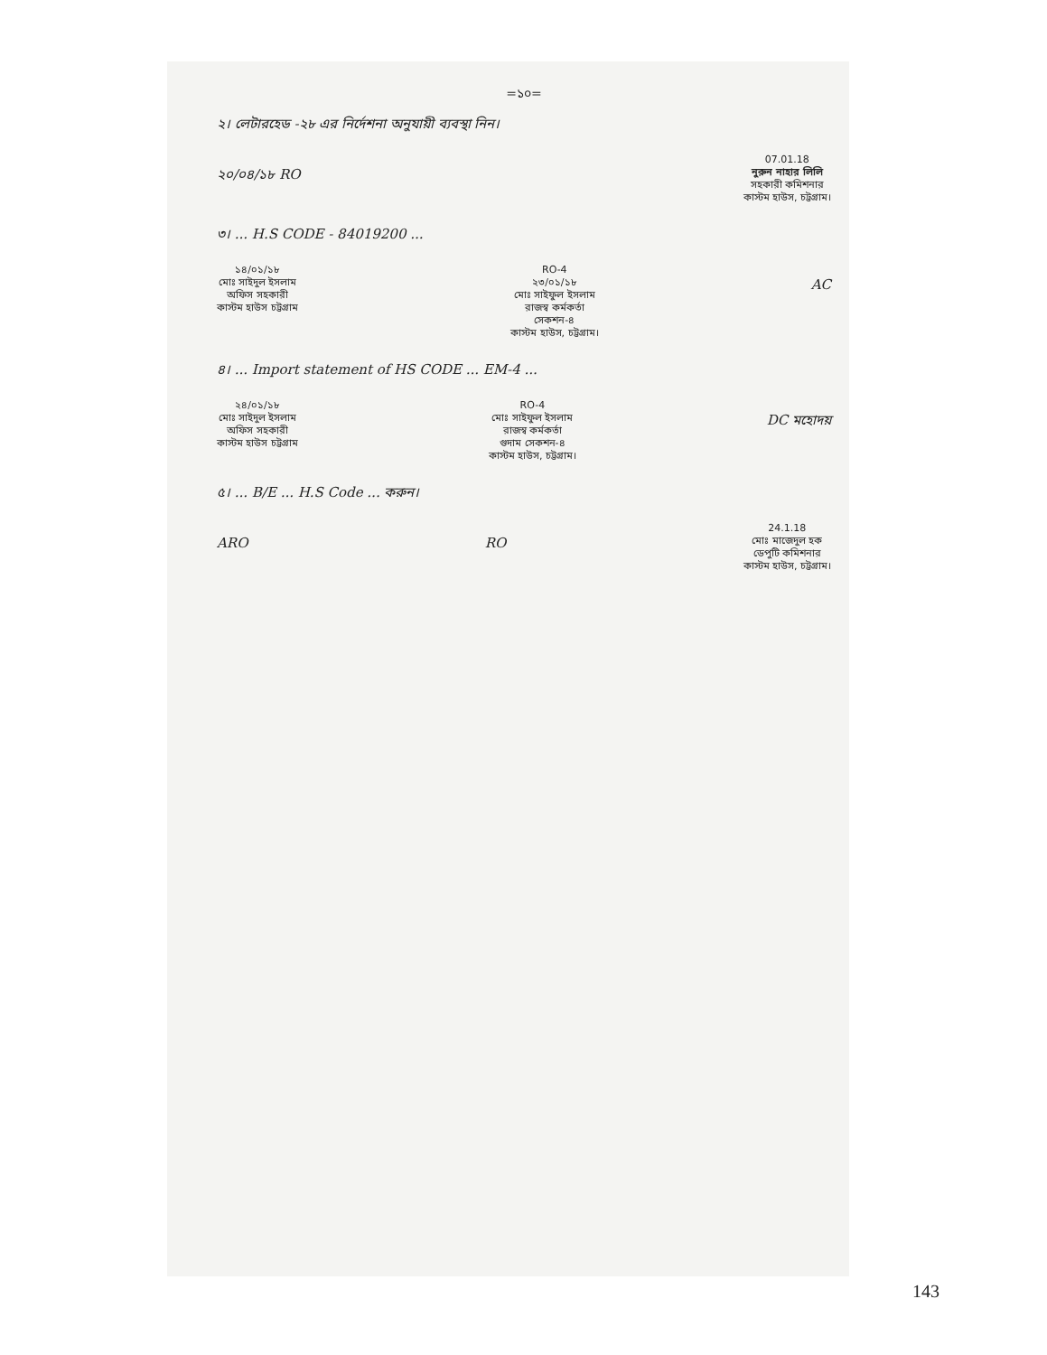=১০=
২। লেটারহেড -২৮ এর নির্দেশনা অনুযায়ী ব্যবস্থা নিন।
২০/০৪/১৮ RO
07.01.18
নুরুন নাহার লিলি
সহকারী কমিশনার
কাস্টম হাউস, চট্টগ্রাম।
৩। ... H.S CODE - 84019200 ...
১৪/০১/১৮
মোঃ সাইদুল ইসলাম
অফিস সহকারী
কাস্টম হাউস চট্টগ্রাম
RO-4
২৩/০১/১৮
মোঃ সাইফুল ইসলাম
রাজস্ব কর্মকর্তা
সেকশন-৪
কাস্টম হাউস, চট্টগ্রাম।
AC
৪। ... Import statement of HS CODE ... EM-4 ...
২৪/০১/১৮
মোঃ সাইদুল ইসলাম
অফিস সহকারী
কাস্টম হাউস চট্টগ্রাম
RO-4
মোঃ সাইফুল ইসলাম
রাজস্ব কর্মকর্তা
গুদাম সেকশন-৪
কাস্টম হাউস, চট্টগ্রাম।
DC মহোদয়
৫। ... B/E ... H.S Code ... করুন।
ARO RO
24.1.18
মোঃ মাজেদুল হক
ডেপুটি কমিশনার
কাস্টম হাউস, চট্টগ্রাম।
143